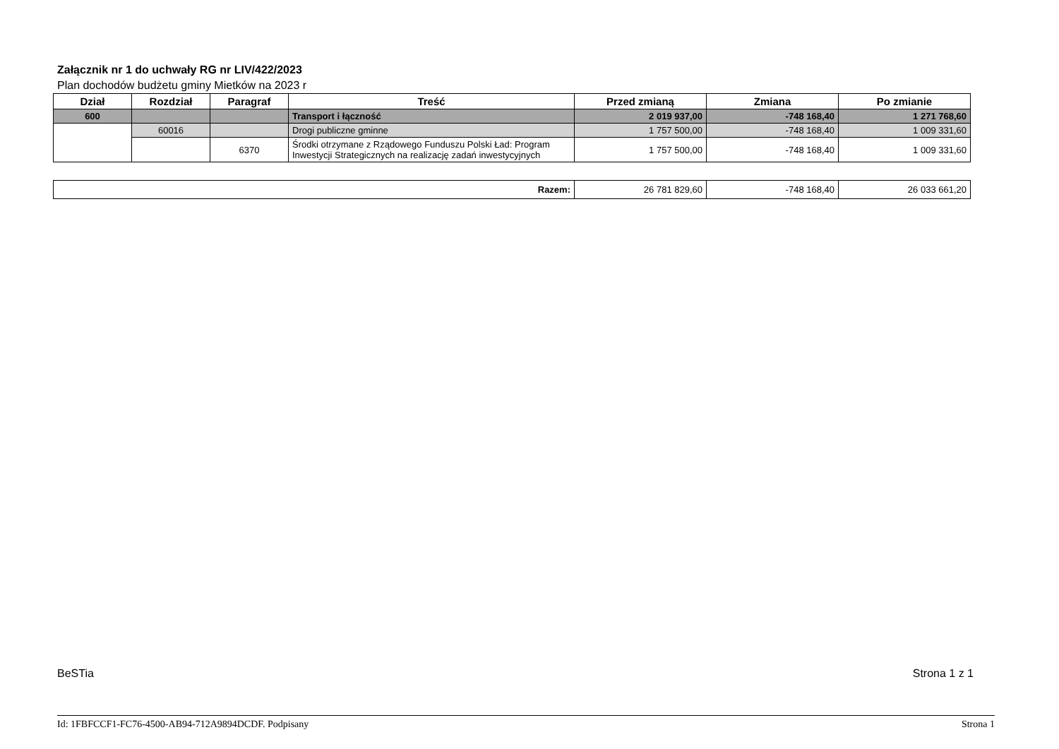Załącznik nr 1 do uchwały RG nr LIV/422/2023
Plan dochodów budżetu gminy Mietków na 2023 r
| Dział | Rozdział | Paragraf | Treść | Przed zmianą | Zmiana | Po zmianie |
| --- | --- | --- | --- | --- | --- | --- |
| 600 | | | Transport i łączność | 2 019 937,00 | -748 168,40 | 1 271 768,60 |
| | 60016 | | Drogi publiczne gminne | 1 757 500,00 | -748 168,40 | 1 009 331,60 |
| | | 6370 | Środki otrzymane z Rządowego Funduszu Polski Ład: Program Inwestycji Strategicznych na realizację zadań inwestycyjnych | 1 757 500,00 | -748 168,40 | 1 009 331,60 |
| Razem: | 26 781 829,60 | -748 168,40 | 26 033 661,20 |
BeSTia Strona 1 z 1
Id: 1FBFCCF1-FC76-4500-AB94-712A9894DCDF. Podpisany Strona 1